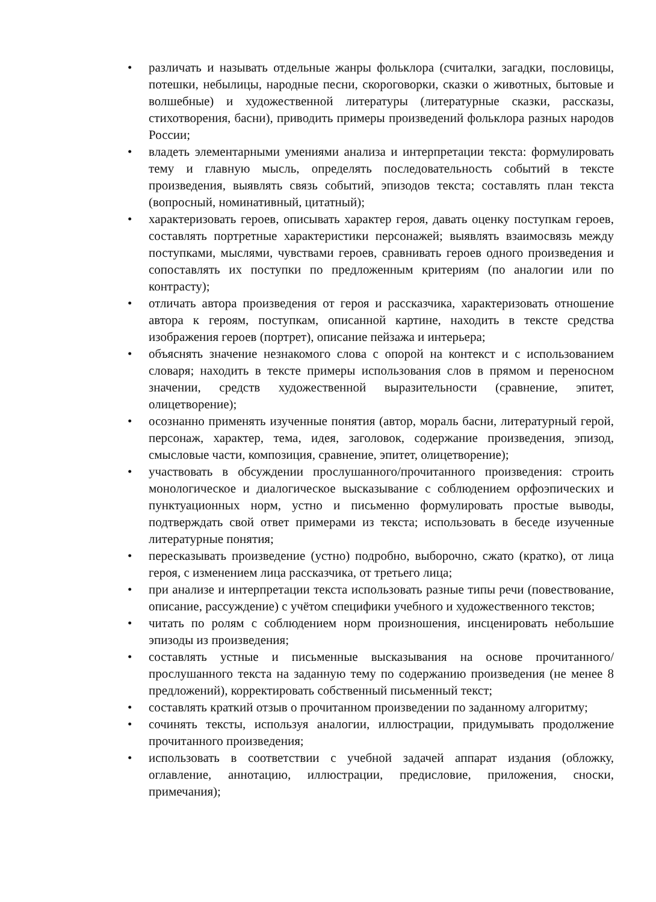• различать и называть отдельные жанры фольклора (считалки, загадки, пословицы, потешки, небылицы, народные песни, скороговорки, сказки о животных, бытовые и волшебные) и художественной литературы (литературные сказки, рассказы, стихотворения, басни), приводить примеры произведений фольклора разных народов России;
• владеть элементарными умениями анализа и интерпретации текста: формулировать тему и главную мысль, определять последовательность событий в тексте произведения, выявлять связь событий, эпизодов текста; составлять план текста (вопросный, номинативный, цитатный);
• характеризовать героев, описывать характер героя, давать оценку поступкам героев, составлять портретные характеристики персонажей; выявлять взаимосвязь между поступками, мыслями, чувствами героев, сравнивать героев одного произведения и сопоставлять их поступки по предложенным критериям (по аналогии или по контрасту);
• отличать автора произведения от героя и рассказчика, характеризовать отношение автора к героям, поступкам, описанной картине, находить в тексте средства изображения героев (портрет), описание пейзажа и интерьера;
• объяснять значение незнакомого слова с опорой на контекст и с использованием словаря; находить в тексте примеры использования слов в прямом и переносном значении, средств художественной выразительности (сравнение, эпитет, олицетворение);
• осознанно применять изученные понятия (автор, мораль басни, литературный герой, персонаж, характер, тема, идея, заголовок, содержание произведения, эпизод, смысловые части, композиция, сравнение, эпитет, олицетворение);
• участвовать в обсуждении прослушанного/прочитанного произведения: строить монологическое и диалогическое высказывание с соблюдением орфоэпических и пунктуационных норм, устно и письменно формулировать простые выводы, подтверждать свой ответ примерами из текста; использовать в беседе изученные литературные понятия;
• пересказывать произведение (устно) подробно, выборочно, сжато (кратко), от лица героя, с изменением лица рассказчика, от третьего лица;
• при анализе и интерпретации текста использовать разные типы речи (повествование, описание, рассуждение) с учётом специфики учебного и художественного текстов;
• читать по ролям с соблюдением норм произношения, инсценировать небольшие эпизоды из произведения;
• составлять устные и письменные высказывания на основе прочитанного/прослушанного текста на заданную тему по содержанию произведения (не менее 8 предложений), корректировать собственный письменный текст;
• составлять краткий отзыв о прочитанном произведении по заданному алгоритму;
• сочинять тексты, используя аналогии, иллюстрации, придумывать продолжение прочитанного произведения;
• использовать в соответствии с учебной задачей аппарат издания (обложку, оглавление, аннотацию, иллюстрации, предисловие, приложения, сноски, примечания);